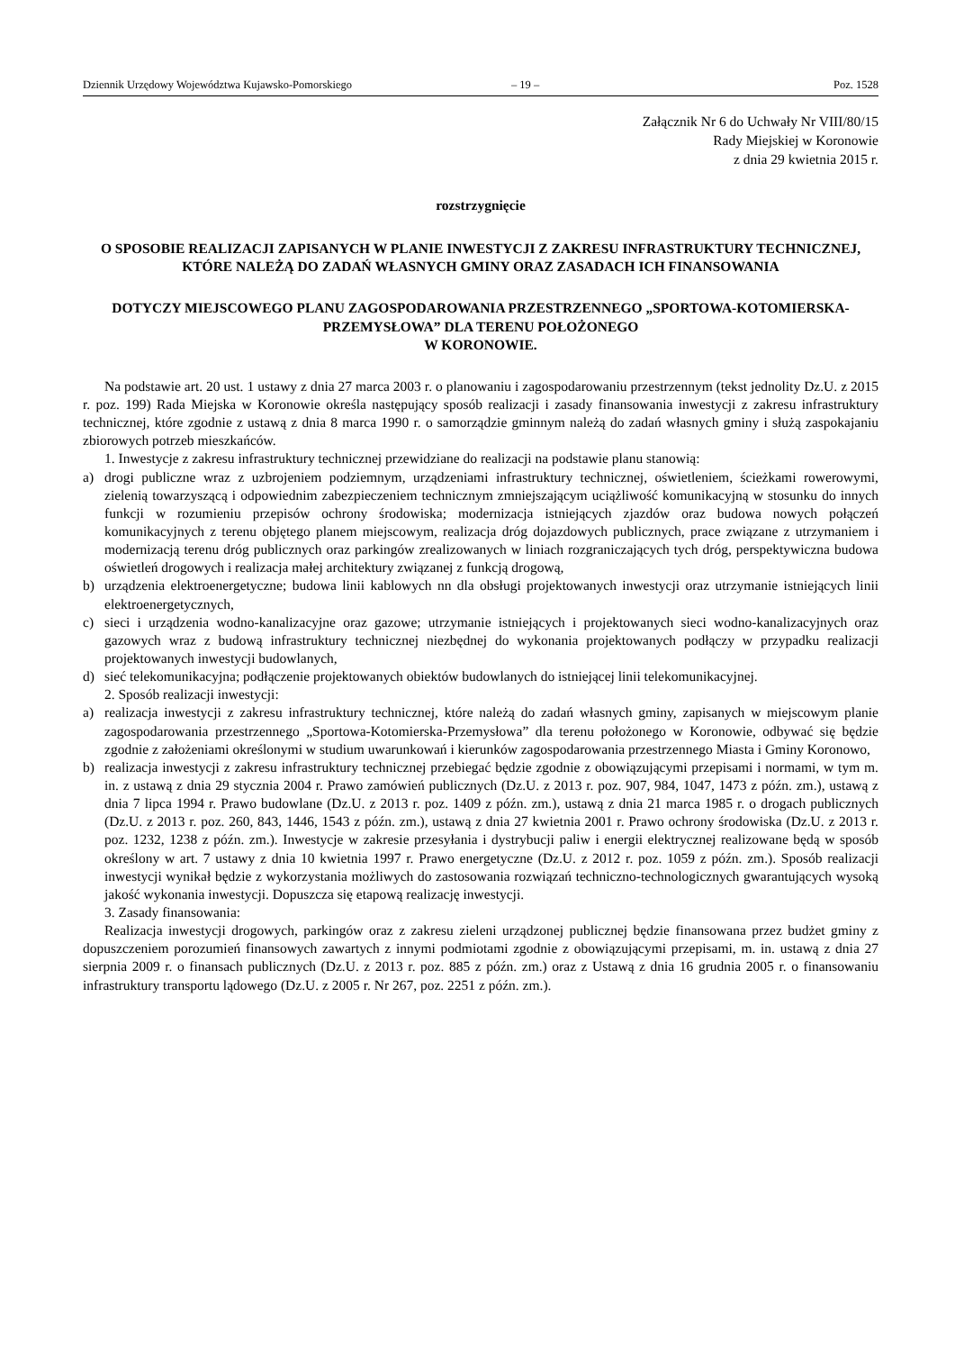Dziennik Urzędowy Województwa Kujawsko-Pomorskiego – 19 – Poz. 1528
Załącznik Nr 6 do Uchwały Nr VIII/80/15
Rady Miejskiej w Koronowie
z dnia 29 kwietnia 2015 r.
rozstrzygnięcie
O SPOSOBIE REALIZACJI ZAPISANYCH W PLANIE INWESTYCJI Z ZAKRESU INFRASTRUKTURY TECHNICZNEJ, KTÓRE NALEŻĄ DO ZADAŃ WŁASNYCH GMINY ORAZ ZASADACH ICH FINANSOWANIA
DOTYCZY MIEJSCOWEGO PLANU ZAGOSPODAROWANIA PRZESTRZENNEGO „SPORTOWA-KOTOMIERSKA-PRZEMYSŁOWA” DLA TERENU POŁOŻONEGO
W KORONOWIE.
Na podstawie art. 20 ust. 1 ustawy z dnia 27 marca 2003 r. o planowaniu i zagospodarowaniu przestrzennym (tekst jednolity Dz.U. z 2015 r. poz. 199) Rada Miejska w Koronowie określa następujący sposób realizacji i zasady finansowania inwestycji z zakresu infrastruktury technicznej, które zgodnie z ustawą z dnia 8 marca 1990 r. o samorządzie gminnym należą do zadań własnych gminy i służą zaspokajaniu zbiorowych potrzeb mieszkańców.
1. Inwestycje z zakresu infrastruktury technicznej przewidziane do realizacji na podstawie planu stanowią:
a) drogi publiczne wraz z uzbrojeniem podziemnym, urządzeniami infrastruktury technicznej, oświetleniem, ścieżkami rowerowymi, zielenią towarzyszącą i odpowiednim zabezpieczeniem technicznym zmniejszającym uciążliwość komunikacyjną w stosunku do innych funkcji w rozumieniu przepisów ochrony środowiska; modernizacja istniejących zjazdów oraz budowa nowych połączeń komunikacyjnych z terenu objętego planem miejscowym, realizacja dróg dojazdowych publicznych, prace związane z utrzymaniem i modernizacją terenu dróg publicznych oraz parkingów zrealizowanych w liniach rozgraniczających tych dróg, perspektywiczna budowa oświetleń drogowych i realizacja małej architektury związanej z funkcją drogową,
b) urządzenia elektroenergetyczne; budowa linii kablowych nn dla obsługi projektowanych inwestycji oraz utrzymanie istniejących linii elektroenergetycznych,
c) sieci i urządzenia wodno-kanalizacyjne oraz gazowe; utrzymanie istniejących i projektowanych sieci wodno-kanalizacyjnych oraz gazowych wraz z budową infrastruktury technicznej niezbędnej do wykonania projektowanych podłączy w przypadku realizacji projektowanych inwestycji budowlanych,
d) sieć telekomunikacyjna; podłączenie projektowanych obiektów budowlanych do istniejącej linii telekomunikacyjnej.
2. Sposób realizacji inwestycji:
a) realizacja inwestycji z zakresu infrastruktury technicznej, które należą do zadań własnych gminy, zapisanych w miejscowym planie zagospodarowania przestrzennego „Sportowa-Kotomierska-Przemysłowa” dla terenu położonego w Koronowie, odbywać się będzie zgodnie z założeniami określonymi w studium uwarunkowań i kierunków zagospodarowania przestrzennego Miasta i Gminy Koronowo,
b) realizacja inwestycji z zakresu infrastruktury technicznej przebiegać będzie zgodnie z obowiązującymi przepisami i normami, w tym m. in. z ustawą z dnia 29 stycznia 2004 r. Prawo zamówień publicznych (Dz.U. z 2013 r. poz. 907, 984, 1047, 1473 z późn. zm.), ustawą z dnia 7 lipca 1994 r. Prawo budowlane (Dz.U. z 2013 r. poz. 1409 z późn. zm.), ustawą z dnia 21 marca 1985 r. o drogach publicznych (Dz.U. z 2013 r. poz. 260, 843, 1446, 1543 z późn. zm.), ustawą z dnia 27 kwietnia 2001 r. Prawo ochrony środowiska (Dz.U. z 2013 r. poz. 1232, 1238 z późn. zm.). Inwestycje w zakresie przesyłania i dystrybucji paliw i energii elektrycznej realizowane będą w sposób określony w art. 7 ustawy z dnia 10 kwietnia 1997 r. Prawo energetyczne (Dz.U. z 2012 r. poz. 1059 z późn. zm.). Sposób realizacji inwestycji wynikał będzie z wykorzystania możliwych do zastosowania rozwiązań techniczno-technologicznych gwarantujących wysoką jakość wykonania inwestycji. Dopuszcza się etapową realizację inwestycji.
3. Zasady finansowania:
Realizacja inwestycji drogowych, parkingów oraz z zakresu zieleni urządzonej publicznej będzie finansowana przez budżet gminy z dopuszczeniem porozumień finansowych zawartych z innymi podmiotami zgodnie z obowiązującymi przepisami, m. in. ustawą z dnia 27 sierpnia 2009 r. o finansach publicznych (Dz.U. z 2013 r. poz. 885 z późn. zm.) oraz z Ustawą z dnia 16 grudnia 2005 r. o finansowaniu infrastruktury transportu lądowego (Dz.U. z 2005 r. Nr 267, poz. 2251 z późn. zm.).